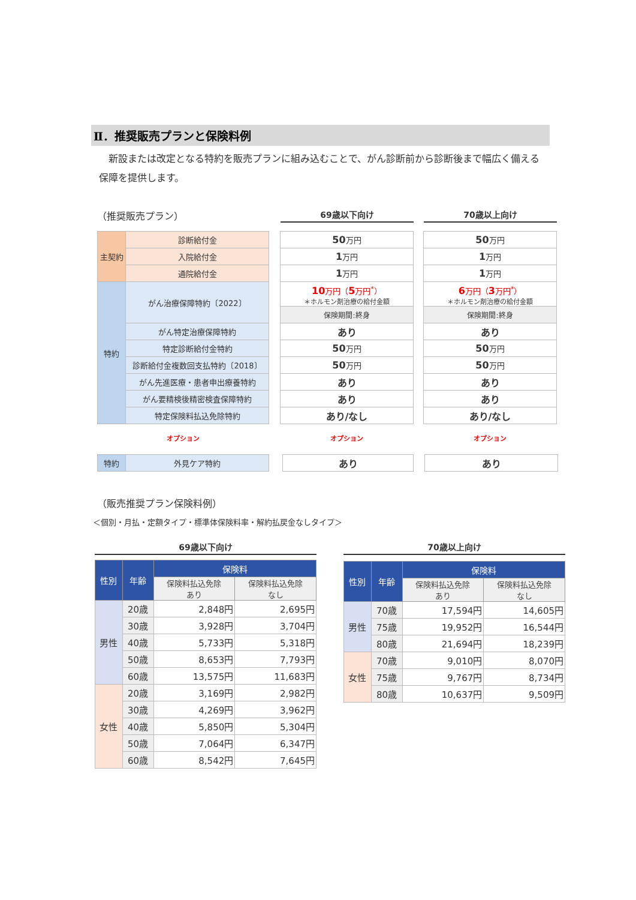Ⅱ．推奨販売プランと保険料例
新設または改定となる特約を販売プランに組み込むことで、がん診断前から診断後まで幅広く備える保障を提供します。
（推奨販売プラン）
69歳以下向け
70歳以上向け
| 主契約 | 診断給付金 |
| | 入院給付金 |
| | 通院給付金 |
| 特約 | がん治療保障特約〔2022〕 |
| | がん特定治療保障特約 |
| | 特定診断給付金特約 |
| | 診断給付金複数回支払特約〔2018〕 |
| | がん先進医療・患者申出療養特約 |
| | がん要精検後精密検査保障特約 |
| | 特定保険料払込免除特約 |
| 50 万円 |
| 1 万円 |
| 1 万円 |
| 10 万円（ 5 万円<sup>*</sup>） ＊ホルモン剤治療の給付金額 |
| 保険期間:終身 |
| あり |
| 50 万円 |
| 50 万円 |
| あり |
| あり |
| あり/なし |
| 50 万円 |
| 1 万円 |
| 1 万円 |
| 6 万円（ 3 万円<sup>*</sup>） ＊ホルモン剤治療の給付金額 |
| 保険期間:終身 |
| あり |
| 50 万円 |
| 50 万円 |
| あり |
| あり |
| あり/なし |
オプション オプション オプション
| 特約 | 外見ケア特約 |
| あり |
| あり |
（販売推奨プラン保険料例）
＜個別・月払・定額タイプ・標準体保険料率・解約払戻金なしタイプ＞
69歳以下向け
| 性別 | 年齢 | 保険料 | |
| --- | --- | --- | --- |
| | | 保険料払込免除 あり | 保険料払込免除 なし |
| 男性 | 20歳 | 2,848円 | 2,695円 |
| | 30歳 | 3,928円 | 3,704円 |
| | 40歳 | 5,733円 | 5,318円 |
| | 50歳 | 8,653円 | 7,793円 |
| | 60歳 | 13,575円 | 11,683円 |
| 女性 | 20歳 | 3,169円 | 2,982円 |
| | 30歳 | 4,269円 | 3,962円 |
| | 40歳 | 5,850円 | 5,304円 |
| | 50歳 | 7,064円 | 6,347円 |
| | 60歳 | 8,542円 | 7,645円 |
70歳以上向け
| 性別 | 年齢 | 保険料 | |
| --- | --- | --- | --- |
| | | 保険料払込免除 あり | 保険料払込免除 なし |
| 男性 | 70歳 | 17,594円 | 14,605円 |
| | 75歳 | 19,952円 | 16,544円 |
| | 80歳 | 21,694円 | 18,239円 |
| 女性 | 70歳 | 9,010円 | 8,070円 |
| | 75歳 | 9,767円 | 8,734円 |
| | 80歳 | 10,637円 | 9,509円 |